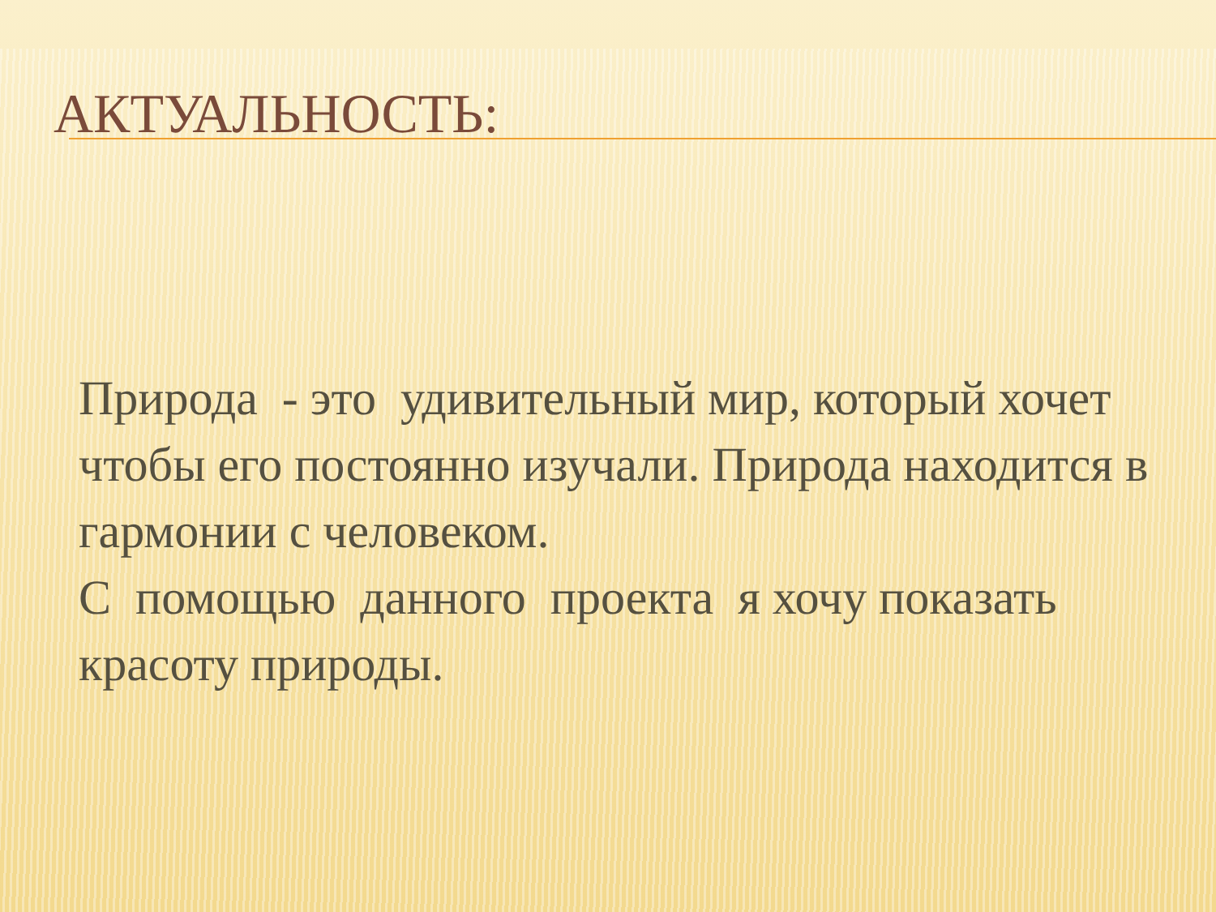АКТУАЛЬНОСТЬ:
Природа - это удивительный мир, который хочет чтобы его постоянно изучали. Природа находится в гармонии с человеком.
С помощью данного проекта я хочу показать красоту природы.